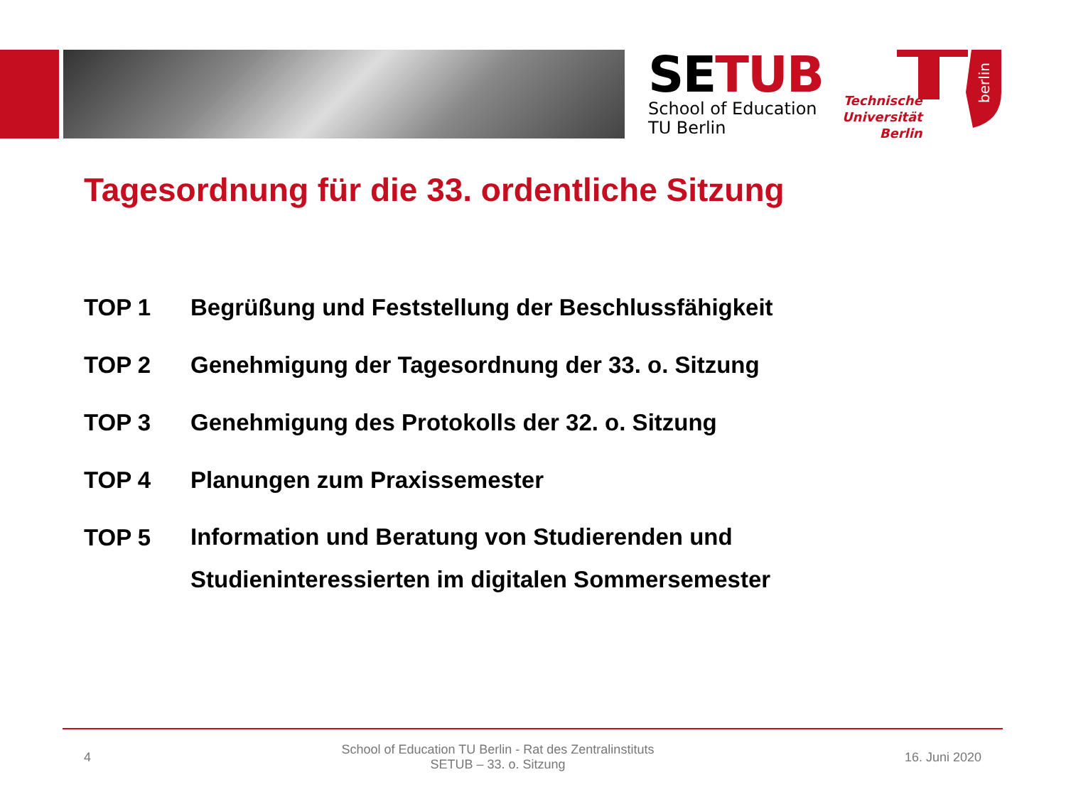SETUB
School of Education
TU Berlin
Technische
Universität
Berlin
berlin
Tagesordnung für die 33. ordentliche Sitzung
TOP 1 Begrüßung und Feststellung der Beschlussfähigkeit
TOP 2 Genehmigung der Tagesordnung der 33. o. Sitzung
TOP 3 Genehmigung des Protokolls der 32. o. Sitzung
TOP 4 Planungen zum Praxissemester
TOP 5 Information und Beratung von Studierenden und
Studieninteressierten im digitalen Sommersemester
4 School of Education TU Berlin - Rat des Zentralinstituts
SETUB – 33. o. Sitzung 16. Juni 2020